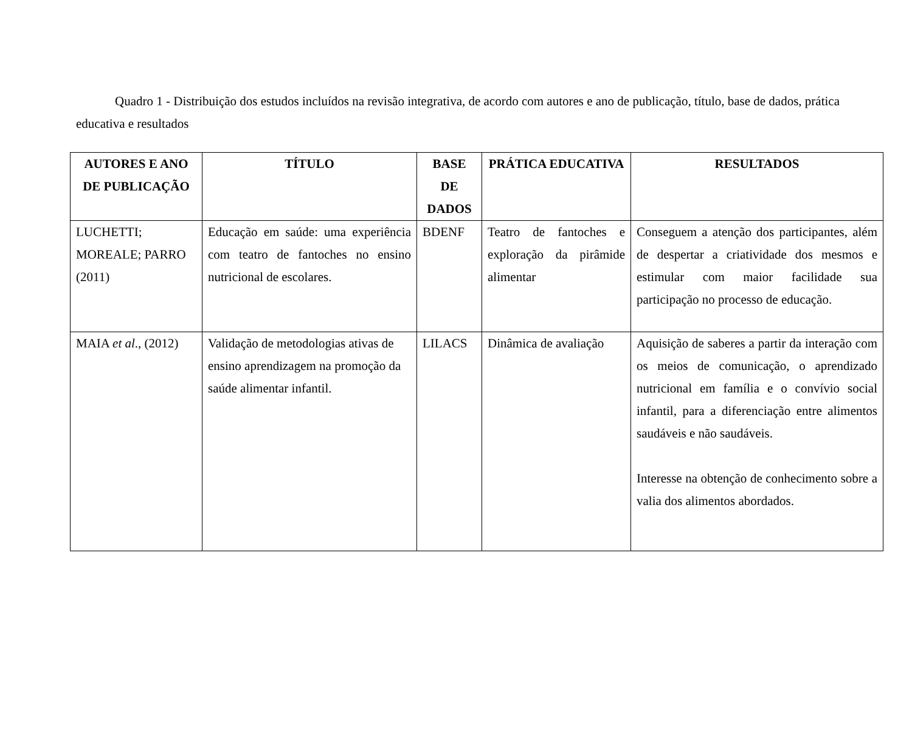Quadro 1 - Distribuição dos estudos incluídos na revisão integrativa, de acordo com autores e ano de publicação, título, base de dados, prática educativa e resultados
| AUTORES E ANO DE PUBLICAÇÃO | TÍTULO | BASE DE DADOS | PRÁTICA EDUCATIVA | RESULTADOS |
| --- | --- | --- | --- | --- |
| LUCHETTI; MOREALE; PARRO (2011) | Educação em saúde: uma experiência com teatro de fantoches no ensino nutricional de escolares. | BDENF | Teatro de fantoches e exploração da pirâmide alimentar | Conseguem a atenção dos participantes, além de despertar a criatividade dos mesmos e estimular com maior facilidade sua participação no processo de educação. |
| MAIA et al ., (2012) | Validação de metodologias ativas de ensino aprendizagem na promoção da saúde alimentar infantil. | LILACS | Dinâmica de avaliação | Aquisição de saberes a partir da interação com os meios de comunicação, o aprendizado nutricional em família e o convívio social infantil, para a diferenciação entre alimentos saudáveis e não saudáveis. Interesse na obtenção de conhecimento sobre a valia dos alimentos abordados. |